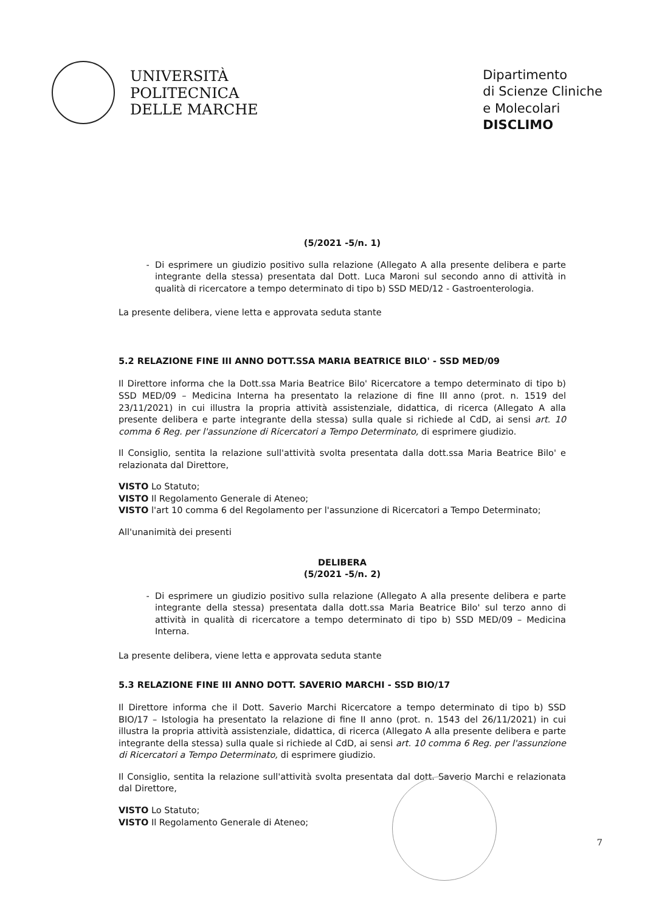UNIVERSITÀ
POLITECNICA
DELLE MARCHE
Dipartimento
di Scienze Cliniche
e Molecolari
DISCLIMO
(5/2021 -5/n. 1)
Di esprimere un giudizio positivo sulla relazione (Allegato A alla presente delibera e parte integrante della stessa) presentata dal Dott. Luca Maroni sul secondo anno di attività in qualità di ricercatore a tempo determinato di tipo b) SSD MED/12 - Gastroenterologia.
La presente delibera, viene letta e approvata seduta stante
5.2 RELAZIONE FINE III ANNO DOTT.SSA MARIA BEATRICE BILO' - SSD MED/09
Il Direttore informa che la Dott.ssa Maria Beatrice Bilo' Ricercatore a tempo determinato di tipo b) SSD MED/09 – Medicina Interna ha presentato la relazione di fine III anno (prot. n. 1519 del 23/11/2021) in cui illustra la propria attività assistenziale, didattica, di ricerca (Allegato A alla presente delibera e parte integrante della stessa) sulla quale si richiede al CdD, ai sensi art. 10 comma 6 Reg. per l'assunzione di Ricercatori a Tempo Determinato, di esprimere giudizio.
Il Consiglio, sentita la relazione sull'attività svolta presentata dalla dott.ssa Maria Beatrice Bilo' e relazionata dal Direttore,
VISTO Lo Statuto;
VISTO Il Regolamento Generale di Ateneo;
VISTO l'art 10 comma 6 del Regolamento per l'assunzione di Ricercatori a Tempo Determinato;
All'unanimità dei presenti
DELIBERA
(5/2021 -5/n. 2)
Di esprimere un giudizio positivo sulla relazione (Allegato A alla presente delibera e parte integrante della stessa) presentata dalla dott.ssa Maria Beatrice Bilo' sul terzo anno di attività in qualità di ricercatore a tempo determinato di tipo b) SSD MED/09 – Medicina Interna.
La presente delibera, viene letta e approvata seduta stante
5.3 RELAZIONE FINE III ANNO DOTT. SAVERIO MARCHI - SSD BIO/17
Il Direttore informa che il Dott. Saverio Marchi Ricercatore a tempo determinato di tipo b) SSD BIO/17 – Istologia ha presentato la relazione di fine II anno (prot. n. 1543 del 26/11/2021) in cui illustra la propria attività assistenziale, didattica, di ricerca (Allegato A alla presente delibera e parte integrante della stessa) sulla quale si richiede al CdD, ai sensi art. 10 comma 6 Reg. per l'assunzione di Ricercatori a Tempo Determinato, di esprimere giudizio.
Il Consiglio, sentita la relazione sull'attività svolta presentata dal dott. Saverio Marchi e relazionata dal Direttore,
VISTO Lo Statuto;
VISTO Il Regolamento Generale di Ateneo;
7